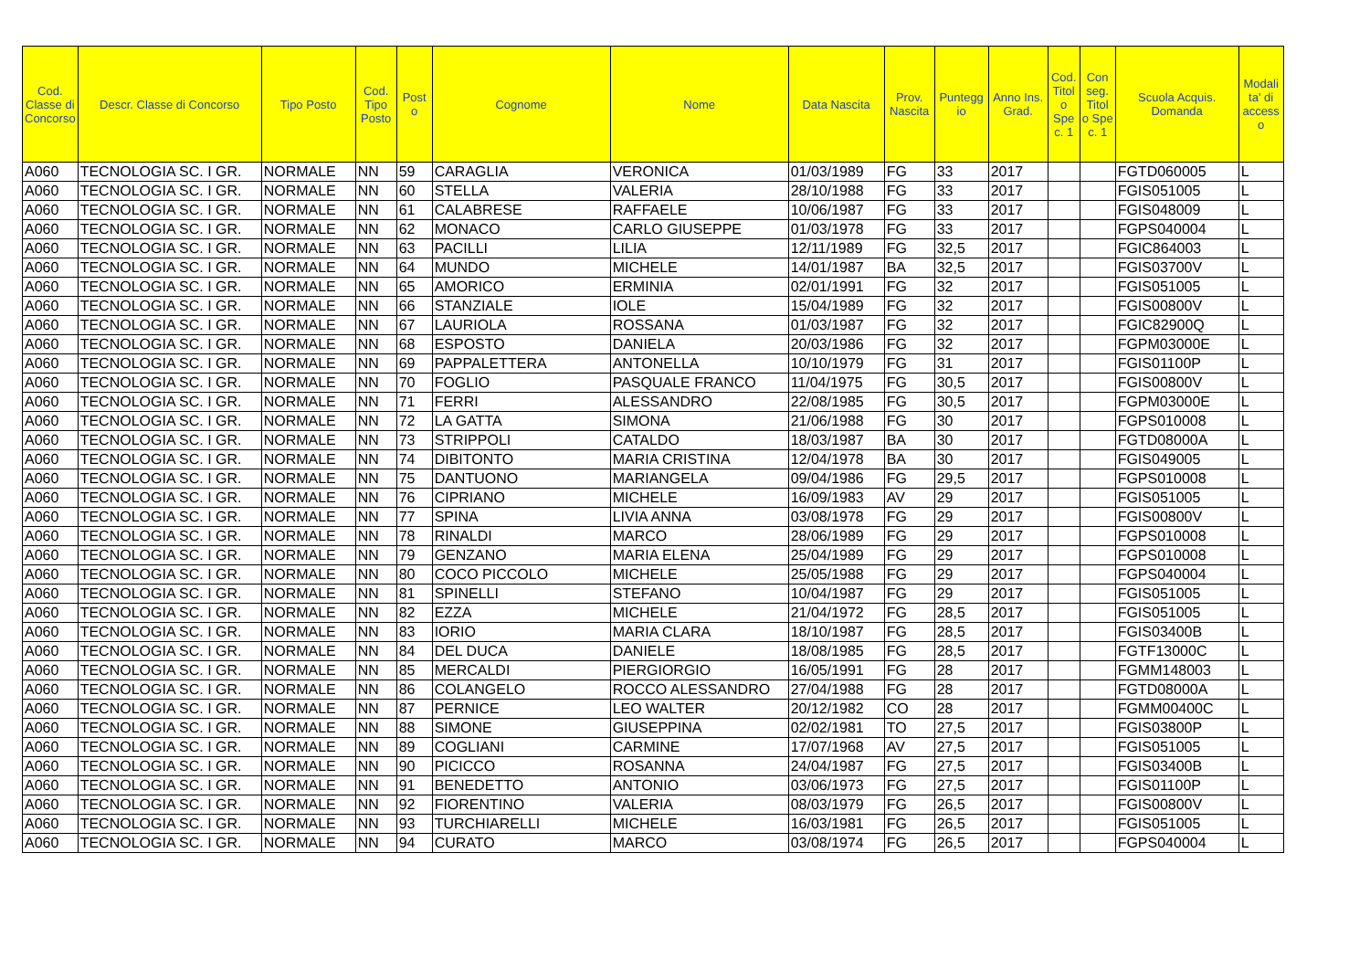| Cod. Classe di Concorso | Descr. Classe di Concorso | Tipo Posto | Cod. Tipo Posto | Post o | Cognome | Nome | Data Nascita | Prov. Nascita | Puntegg io | Anno Ins. Grad. | Cod. Titol o Spe c. 1 | Con seg. Titol o Spe c. 1 | Scuola Acquis. Domanda | Modali ta' di access o |
| --- | --- | --- | --- | --- | --- | --- | --- | --- | --- | --- | --- | --- | --- | --- |
| A060 | TECNOLOGIA SC. I GR. | NORMALE | NN | 59 | CARAGLIA | VERONICA | 01/03/1989 | FG | 33 | 2017 | | | FGTD060005 | L |
| A060 | TECNOLOGIA SC. I GR. | NORMALE | NN | 60 | STELLA | VALERIA | 28/10/1988 | FG | 33 | 2017 | | | FGIS051005 | L |
| A060 | TECNOLOGIA SC. I GR. | NORMALE | NN | 61 | CALABRESE | RAFFAELE | 10/06/1987 | FG | 33 | 2017 | | | FGIS048009 | L |
| A060 | TECNOLOGIA SC. I GR. | NORMALE | NN | 62 | MONACO | CARLO GIUSEPPE | 01/03/1978 | FG | 33 | 2017 | | | FGPS040004 | L |
| A060 | TECNOLOGIA SC. I GR. | NORMALE | NN | 63 | PACILLI | LILIA | 12/11/1989 | FG | 32,5 | 2017 | | | FGIC864003 | L |
| A060 | TECNOLOGIA SC. I GR. | NORMALE | NN | 64 | MUNDO | MICHELE | 14/01/1987 | BA | 32,5 | 2017 | | | FGIS03700V | L |
| A060 | TECNOLOGIA SC. I GR. | NORMALE | NN | 65 | AMORICO | ERMINIA | 02/01/1991 | FG | 32 | 2017 | | | FGIS051005 | L |
| A060 | TECNOLOGIA SC. I GR. | NORMALE | NN | 66 | STANZIALE | IOLE | 15/04/1989 | FG | 32 | 2017 | | | FGIS00800V | L |
| A060 | TECNOLOGIA SC. I GR. | NORMALE | NN | 67 | LAURIOLA | ROSSANA | 01/03/1987 | FG | 32 | 2017 | | | FGIC82900Q | L |
| A060 | TECNOLOGIA SC. I GR. | NORMALE | NN | 68 | ESPOSTO | DANIELA | 20/03/1986 | FG | 32 | 2017 | | | FGPM03000E | L |
| A060 | TECNOLOGIA SC. I GR. | NORMALE | NN | 69 | PAPPALETTERA | ANTONELLA | 10/10/1979 | FG | 31 | 2017 | | | FGIS01100P | L |
| A060 | TECNOLOGIA SC. I GR. | NORMALE | NN | 70 | FOGLIO | PASQUALE FRANCO | 11/04/1975 | FG | 30,5 | 2017 | | | FGIS00800V | L |
| A060 | TECNOLOGIA SC. I GR. | NORMALE | NN | 71 | FERRI | ALESSANDRO | 22/08/1985 | FG | 30,5 | 2017 | | | FGPM03000E | L |
| A060 | TECNOLOGIA SC. I GR. | NORMALE | NN | 72 | LA GATTA | SIMONA | 21/06/1988 | FG | 30 | 2017 | | | FGPS010008 | L |
| A060 | TECNOLOGIA SC. I GR. | NORMALE | NN | 73 | STRIPPOLI | CATALDO | 18/03/1987 | BA | 30 | 2017 | | | FGTD08000A | L |
| A060 | TECNOLOGIA SC. I GR. | NORMALE | NN | 74 | DIBITONTO | MARIA CRISTINA | 12/04/1978 | BA | 30 | 2017 | | | FGIS049005 | L |
| A060 | TECNOLOGIA SC. I GR. | NORMALE | NN | 75 | DANTUONO | MARIANGELA | 09/04/1986 | FG | 29,5 | 2017 | | | FGPS010008 | L |
| A060 | TECNOLOGIA SC. I GR. | NORMALE | NN | 76 | CIPRIANO | MICHELE | 16/09/1983 | AV | 29 | 2017 | | | FGIS051005 | L |
| A060 | TECNOLOGIA SC. I GR. | NORMALE | NN | 77 | SPINA | LIVIA ANNA | 03/08/1978 | FG | 29 | 2017 | | | FGIS00800V | L |
| A060 | TECNOLOGIA SC. I GR. | NORMALE | NN | 78 | RINALDI | MARCO | 28/06/1989 | FG | 29 | 2017 | | | FGPS010008 | L |
| A060 | TECNOLOGIA SC. I GR. | NORMALE | NN | 79 | GENZANO | MARIA ELENA | 25/04/1989 | FG | 29 | 2017 | | | FGPS010008 | L |
| A060 | TECNOLOGIA SC. I GR. | NORMALE | NN | 80 | COCO PICCOLO | MICHELE | 25/05/1988 | FG | 29 | 2017 | | | FGPS040004 | L |
| A060 | TECNOLOGIA SC. I GR. | NORMALE | NN | 81 | SPINELLI | STEFANO | 10/04/1987 | FG | 29 | 2017 | | | FGIS051005 | L |
| A060 | TECNOLOGIA SC. I GR. | NORMALE | NN | 82 | EZZA | MICHELE | 21/04/1972 | FG | 28,5 | 2017 | | | FGIS051005 | L |
| A060 | TECNOLOGIA SC. I GR. | NORMALE | NN | 83 | IORIO | MARIA CLARA | 18/10/1987 | FG | 28,5 | 2017 | | | FGIS03400B | L |
| A060 | TECNOLOGIA SC. I GR. | NORMALE | NN | 84 | DEL DUCA | DANIELE | 18/08/1985 | FG | 28,5 | 2017 | | | FGTF13000C | L |
| A060 | TECNOLOGIA SC. I GR. | NORMALE | NN | 85 | MERCALDI | PIERGIORGIO | 16/05/1991 | FG | 28 | 2017 | | | FGMM148003 | L |
| A060 | TECNOLOGIA SC. I GR. | NORMALE | NN | 86 | COLANGELO | ROCCO ALESSANDRO | 27/04/1988 | FG | 28 | 2017 | | | FGTD08000A | L |
| A060 | TECNOLOGIA SC. I GR. | NORMALE | NN | 87 | PERNICE | LEO WALTER | 20/12/1982 | CO | 28 | 2017 | | | FGMM00400C | L |
| A060 | TECNOLOGIA SC. I GR. | NORMALE | NN | 88 | SIMONE | GIUSEPPINA | 02/02/1981 | TO | 27,5 | 2017 | | | FGIS03800P | L |
| A060 | TECNOLOGIA SC. I GR. | NORMALE | NN | 89 | COGLIANI | CARMINE | 17/07/1968 | AV | 27,5 | 2017 | | | FGIS051005 | L |
| A060 | TECNOLOGIA SC. I GR. | NORMALE | NN | 90 | PICICCO | ROSANNA | 24/04/1987 | FG | 27,5 | 2017 | | | FGIS03400B | L |
| A060 | TECNOLOGIA SC. I GR. | NORMALE | NN | 91 | BENEDETTO | ANTONIO | 03/06/1973 | FG | 27,5 | 2017 | | | FGIS01100P | L |
| A060 | TECNOLOGIA SC. I GR. | NORMALE | NN | 92 | FIORENTINO | VALERIA | 08/03/1979 | FG | 26,5 | 2017 | | | FGIS00800V | L |
| A060 | TECNOLOGIA SC. I GR. | NORMALE | NN | 93 | TURCHIARELLI | MICHELE | 16/03/1981 | FG | 26,5 | 2017 | | | FGIS051005 | L |
| A060 | TECNOLOGIA SC. I GR. | NORMALE | NN | 94 | CURATO | MARCO | 03/08/1974 | FG | 26,5 | 2017 | | | FGPS040004 | L |